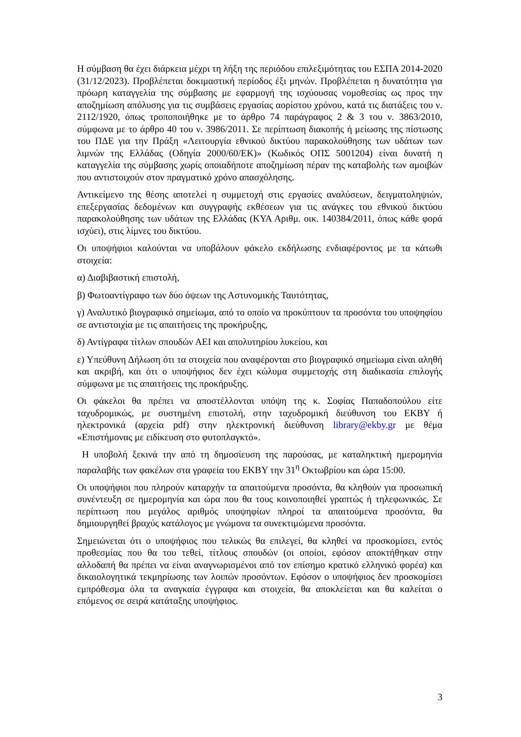Η σύμβαση θα έχει διάρκεια μέχρι τη λήξη της περιόδου επιλεξιμότητας του ΕΣΠΑ 2014-2020 (31/12/2023). Προβλέπεται δοκιμαστική περίοδος έξι μηνών. Προβλέπεται η δυνατότητα για πρόωρη καταγγελία της σύμβασης με εφαρμογή της ισχύουσας νομοθεσίας ως προς την αποζημίωση απόλυσης για τις συμβάσεις εργασίας αορίστου χρόνου, κατά τις διατάξεις του ν. 2112/1920, όπως τροποποιήθηκε με το άρθρο 74 παράγραφος 2 & 3 του ν. 3863/2010, σύμφωνα με το άρθρο 40 του ν. 3986/2011. Σε περίπτωση διακοπής ή μείωσης της πίστωσης του ΠΔΕ για την Πράξη «Λειτουργία εθνικού δικτύου παρακολούθησης των υδάτων των λιμνών της Ελλάδας (Οδηγία 2000/60/ΕΚ)» (Κωδικός ΟΠΣ 5001204) είναι δυνατή η καταγγελία της σύμβασης χωρίς οποιαδήποτε αποζημίωση πέραν της καταβολής των αμοιβών που αντιστοιχούν στον πραγματικό χρόνο απασχόλησης.
Αντικείμενο της θέσης αποτελεί η συμμετοχή στις εργασίες αναλύσεων, δειγματοληψιών, επεξεργασίας δεδομένων και συγγραφής εκθέσεων για τις ανάγκες του εθνικού δικτύου παρακολούθησης των υδάτων της Ελλάδας (ΚΥΑ Αριθμ. οικ. 140384/2011, όπως κάθε φορά ισχύει), στις λίμνες του δικτύου.
Οι υποψήφιοι καλούνται να υποβάλουν φάκελο εκδήλωσης ενδιαφέροντος με τα κάτωθι στοιχεία:
α) Διαβιβαστική επιστολή,
β) Φωτοαντίγραφο των δύο όψεων της Αστυνομικής Ταυτότητας,
γ) Αναλυτικό βιογραφικό σημείωμα, από το οποίο να προκύπτουν τα προσόντα του υποψηφίου σε αντιστοιχία με τις απαιτήσεις της προκήρυξης,
δ) Αντίγραφα τίτλων σπουδών ΑΕΙ και απολυτηρίου λυκείου, και
ε) Υπεύθυνη Δήλωση ότι τα στοιχεία που αναφέρονται στο βιογραφικό σημείωμα είναι αληθή και ακριβή, και ότι ο υποψήφιος δεν έχει κώλυμα συμμετοχής στη διαδικασία επιλογής σύμφωνα με τις απαιτήσεις της προκήρυξης.
Οι φάκελοι θα πρέπει να αποστέλλονται υπόψη της κ. Σοφίας Παπαδοπούλου είτε ταχυδρομικώς, με συστημένη επιστολή, στην ταχυδρομική διεύθυνση του ΕΚΒΥ ή ηλεκτρονικά (αρχεία pdf) στην ηλεκτρονική διεύθυνση library@ekby.gr με θέμα «Επιστήμονας με ειδίκευση στο φυτοπλαγκτό».
Η υποβολή ξεκινά την από τη δημοσίευση της παρούσας, με καταληκτική ημερομηνία παραλαβής των φακέλων στα γραφεία του ΕΚΒΥ την 31<sup>η</sup> Οκτωβρίου και ώρα 15:00.
Οι υποψήφιοι που πληρούν καταρχήν τα απαιτούμενα προσόντα, θα κληθούν για προσωπική συνέντευξη σε ημερομηνία και ώρα που θα τους κοινοποιηθεί γραπτώς ή τηλεφωνικώς. Σε περίπτωση που μεγάλος αριθμός υποψηφίων πληροί τα απαιτούμενα προσόντα, θα δημιουργηθεί βραχύς κατάλογος με γνώμονα τα συνεκτιμώμενα προσόντα.
Σημειώνεται ότι ο υποψήφιος που τελικώς θα επιλεγεί, θα κληθεί να προσκομίσει, εντός προθεσμίας που θα του τεθεί, τίτλους σπουδών (οι οποίοι, εφόσον αποκτήθηκαν στην αλλοδαπή θα πρέπει να είναι αναγνωρισμένοι από τον επίσημο κρατικό ελληνικό φορέα) και δικαιολογητικά τεκμηρίωσης των λοιπών προσόντων. Εφόσον ο υποψήφιος δεν προσκομίσει εμπρόθεσμα όλα τα αναγκαία έγγραφα και στοιχεία, θα αποκλείεται και θα καλείται ο επόμενος σε σειρά κατάταξης υποψήφιος.
3